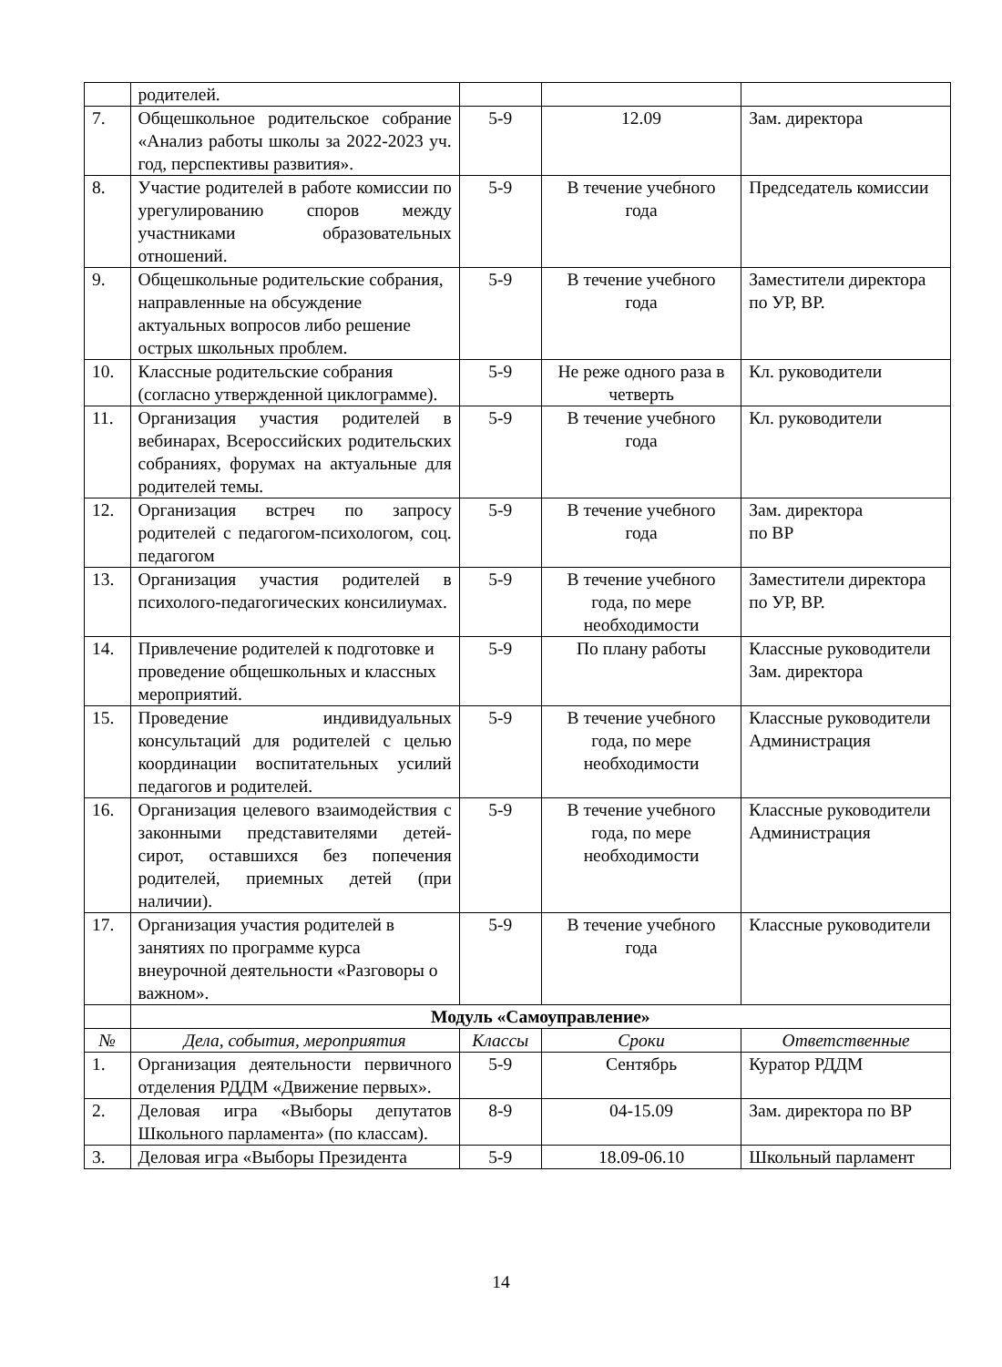| | родителей. | | | |
| 7. | Общешкольное родительское собрание «Анализ работы школы за 2022-2023 уч. год, перспективы развития». | 5-9 | 12.09 | Зам. директора |
| 8. | Участие родителей в работе комиссии по урегулированию споров между участниками образовательных отношений. | 5-9 | В течение учебного года | Председатель комиссии |
| 9. | Общешкольные родительские собрания, направленные на обсуждение актуальных вопросов либо решение острых школьных проблем. | 5-9 | В течение учебного года | Заместители директора по УР, ВР. |
| 10. | Классные родительские собрания (согласно утвержденной циклограмме). | 5-9 | Не реже одного раза в четверть | Кл. руководители |
| 11. | Организация участия родителей в вебинарах, Всероссийских родительских собраниях, форумах на актуальные для родителей темы. | 5-9 | В течение учебного года | Кл. руководители |
| 12. | Организация встреч по запросу родителей с педагогом-психологом, соц. педагогом | 5-9 | В течение учебного года | Зам. директора по ВР |
| 13. | Организация участия родителей в психолого-педагогических консилиумах. | 5-9 | В течение учебного года, по мере необходимости | Заместители директора по УР, ВР. |
| 14. | Привлечение родителей к подготовке и проведение общешкольных и классных мероприятий. | 5-9 | По плану работы | Классные руководители Зам. директора |
| 15. | Проведение индивидуальных консультаций для родителей с целью координации воспитательных усилий педагогов и родителей. | 5-9 | В течение учебного года, по мере необходимости | Классные руководители Администрация |
| 16. | Организация целевого взаимодействия с законными представителями детей-сирот, оставшихся без попечения родителей, приемных детей (при наличии). | 5-9 | В течение учебного года, по мере необходимости | Классные руководители Администрация |
| 17. | Организация участия родителей в занятиях по программе курса внеурочной деятельности «Разговоры о важном». | 5-9 | В течение учебного года | Классные руководители |
| | Модуль «Самоуправление» | | | |
| № | Дела, события, мероприятия | Классы | Сроки | Ответственные |
| 1. | Организация деятельности первичного отделения РДДМ «Движение первых». | 5-9 | Сентябрь | Куратор РДДМ |
| 2. | Деловая игра «Выборы депутатов Школьного парламента» (по классам). | 8-9 | 04-15.09 | Зам. директора по ВР |
| 3. | Деловая игра «Выборы Президента | 5-9 | 18.09-06.10 | Школьный парламент |
14